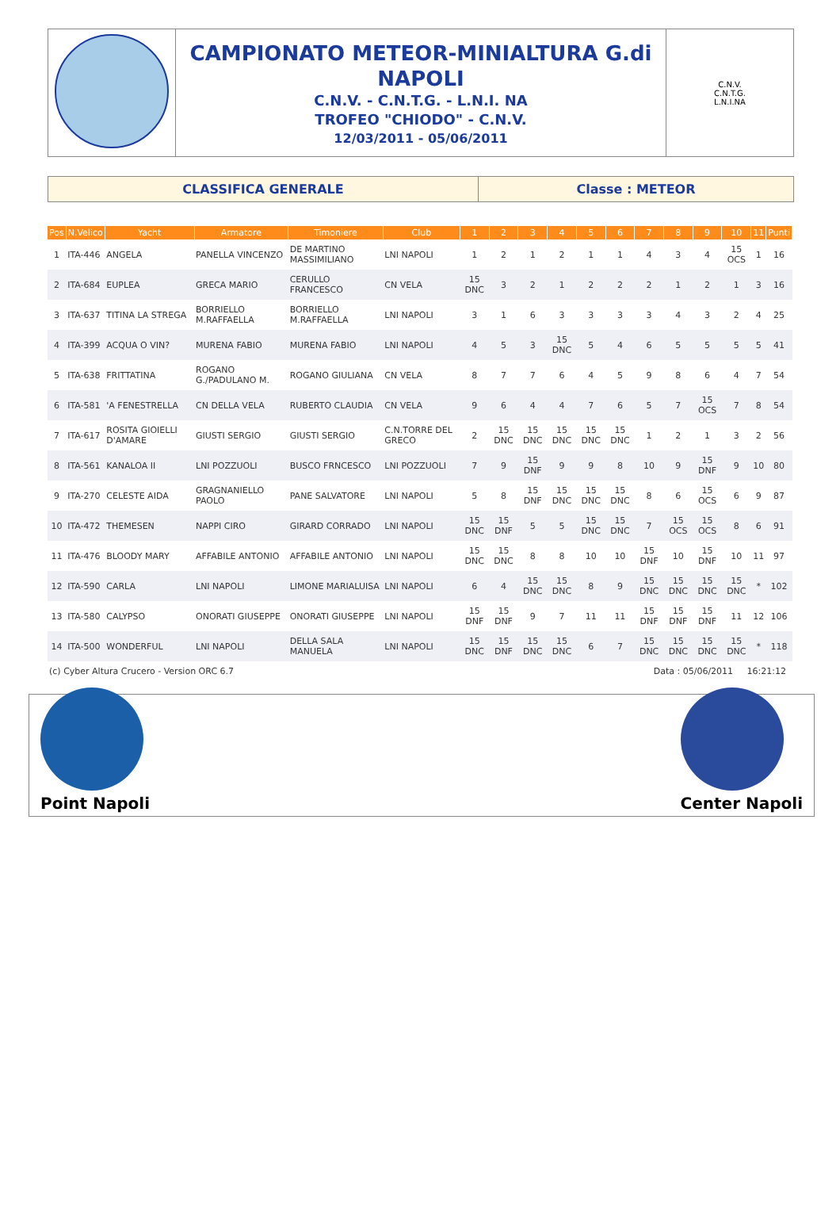CAMPIONATO METEOR-MINIALTURA G.di NAPOLI
C.N.V. - C.N.T.G. - L.N.I. NA
TROFEO "CHIODO" - C.N.V.
12/03/2011 - 05/06/2011
C.N.V.
C.N.T.G.
L.N.I.NA
CLASSIFICA GENERALE Classe : METEOR
| Pos | N.Velico | Yacht | Armatore | Timoniere | Club | 1 | 2 | 3 | 4 | 5 | 6 | 7 | 8 | 9 | 10 | 11 | Punti |
| --- | --- | --- | --- | --- | --- | --- | --- | --- | --- | --- | --- | --- | --- | --- | --- | --- | --- |
| 1 | ITA-446 | ANGELA | PANELLA VINCENZO | DE MARTINO MASSIMILIANO | LNI NAPOLI | 1 | 2 | 1 | 2 | 1 | 1 | 4 | 3 | 4 | 15 OCS | 1 | 16 |
| 2 | ITA-684 | EUPLEA | GRECA MARIO | CERULLO FRANCESCO | CN VELA | 15 DNC | 3 | 2 | 1 | 2 | 2 | 2 | 1 | 2 | 1 | 3 | 16 |
| 3 | ITA-637 | TITINA LA STREGA | BORRIELLO M.RAFFAELLA | BORRIELLO M.RAFFAELLA | LNI NAPOLI | 3 | 1 | 6 | 3 | 3 | 3 | 3 | 4 | 3 | 2 | 4 | 25 |
| 4 | ITA-399 | ACQUA O VIN? | MURENA FABIO | MURENA FABIO | LNI NAPOLI | 4 | 5 | 3 | 15 DNC | 5 | 4 | 6 | 5 | 5 | 5 | 5 | 41 |
| 5 | ITA-638 | FRITTATINA | ROGANO G./PADULANO M. | ROGANO GIULIANA | CN VELA | 8 | 7 | 7 | 6 | 4 | 5 | 9 | 8 | 6 | 4 | 7 | 54 |
| 6 | ITA-581 | 'A FENESTRELLA | CN DELLA VELA | RUBERTO CLAUDIA | CN VELA | 9 | 6 | 4 | 4 | 7 | 6 | 5 | 7 | 15 OCS | 7 | 8 | 54 |
| 7 | ITA-617 | ROSITA GIOIELLI D'AMARE | GIUSTI SERGIO | GIUSTI SERGIO | C.N.TORRE DEL GRECO | 2 | 15 DNC | 15 DNC | 15 DNC | 15 DNC | 15 DNC | 1 | 2 | 1 | 3 | 2 | 56 |
| 8 | ITA-561 | KANALOA II | LNI POZZUOLI | BUSCO FRNCESCO | LNI POZZUOLI | 7 | 9 | 15 DNF | 9 | 9 | 8 | 10 | 9 | 15 DNF | 9 | 10 | 80 |
| 9 | ITA-270 | CELESTE AIDA | GRAGNANIELLO PAOLO | PANE SALVATORE | LNI NAPOLI | 5 | 8 | 15 DNF | 15 DNC | 15 DNC | 15 DNC | 8 | 6 | 15 OCS | 6 | 9 | 87 |
| 10 | ITA-472 | THEMESEN | NAPPI CIRO | GIRARD CORRADO | LNI NAPOLI | 15 DNC | 15 DNF | 5 | 5 | 15 DNC | 15 DNC | 7 | 15 OCS | 15 OCS | 8 | 6 | 91 |
| 11 | ITA-476 | BLOODY MARY | AFFABILE ANTONIO | AFFABILE ANTONIO | LNI NAPOLI | 15 DNC | 15 DNC | 8 | 8 | 10 | 10 | 15 DNF | 10 | 15 DNF | 10 | 11 | 97 |
| 12 | ITA-590 | CARLA | LNI NAPOLI | LIMONE MARIALUISA | LNI NAPOLI | 6 | 4 | 15 DNC | 15 DNC | 8 | 9 | 15 DNC | 15 DNC | 15 DNC | 15 DNC | * | 102 |
| 13 | ITA-580 | CALYPSO | ONORATI GIUSEPPE | ONORATI GIUSEPPE | LNI NAPOLI | 15 DNF | 15 DNF | 9 | 7 | 11 | 11 | 15 DNF | 15 DNF | 15 DNF | 11 | 12 | 106 |
| 14 | ITA-500 | WONDERFUL | LNI NAPOLI | DELLA SALA MANUELA | LNI NAPOLI | 15 DNC | 15 DNF | 15 DNC | 15 DNC | 6 | 7 | 15 DNC | 15 DNC | 15 DNC | 15 DNC | * | 118 |
(c) Cyber Altura Crucero - Version ORC 6.7 Data : 05/06/2011 16:21:12
Point Napoli
Center Napoli